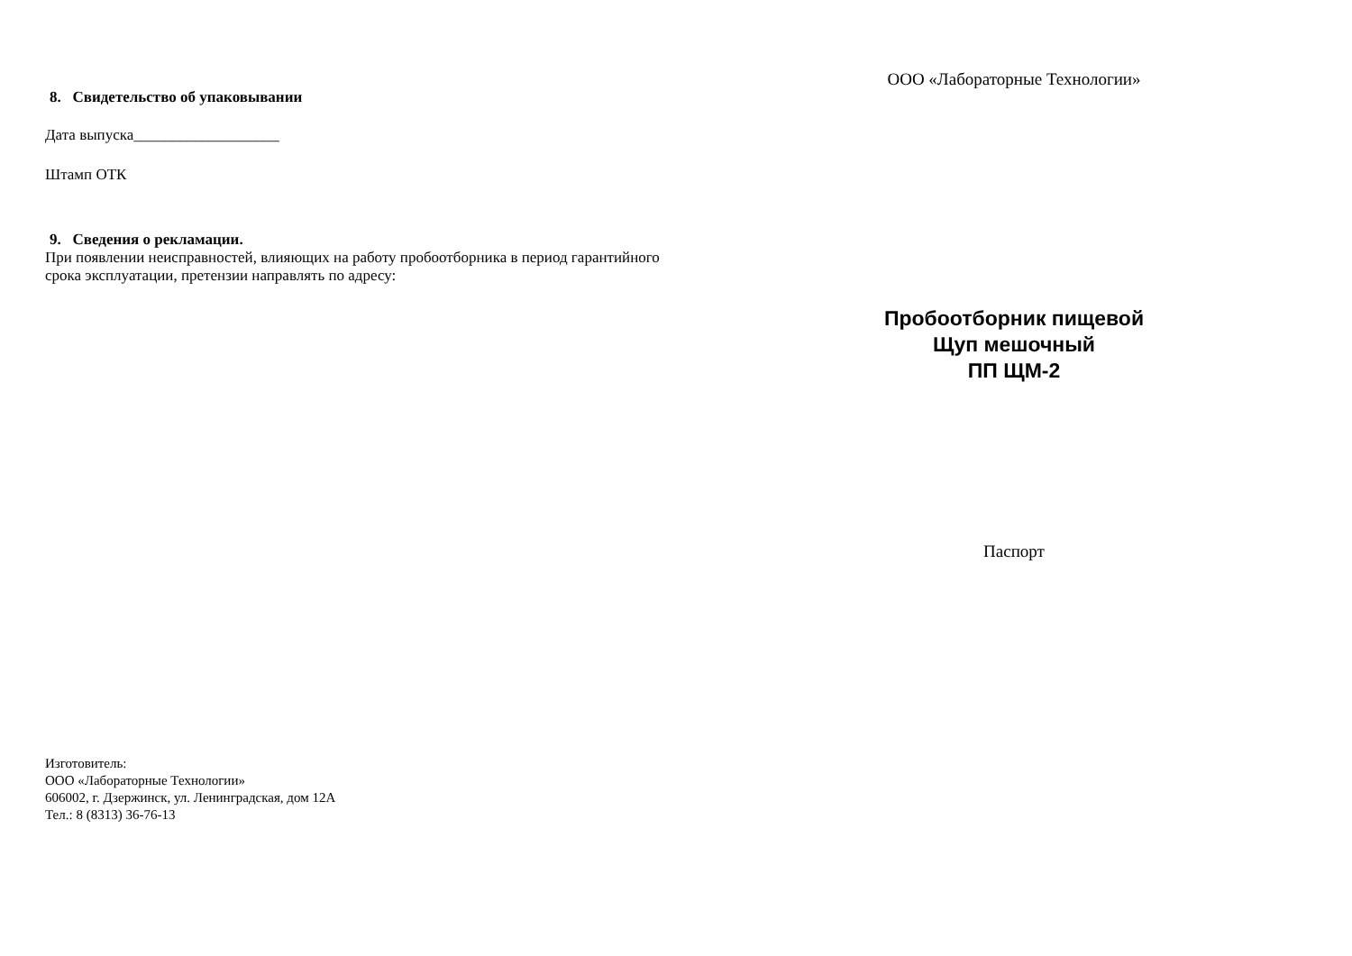8. Свидетельство об упаковывании
Дата выпуска___________________
Штамп ОТК
9. Сведения о рекламации.
При появлении неисправностей, влияющих на работу пробоотборника в период гарантийного срока эксплуатации, претензии направлять по адресу:
Изготовитель:
ООО «Лабораторные Технологии»
606002, г. Дзержинск, ул. Ленинградская, дом 12А
Тел.: 8 (8313) 36-76-13
ООО «Лабораторные Технологии»
Пробоотборник пищевой
Щуп мешочный
ПП ЩМ-2
Паспорт